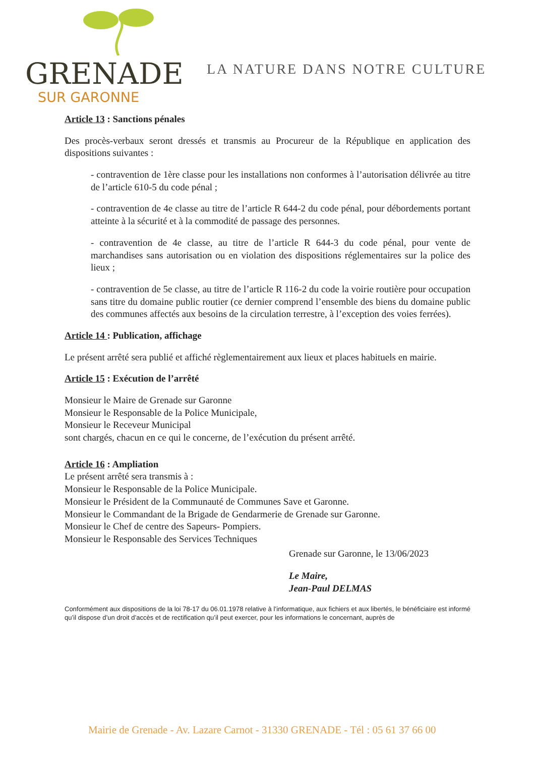GRENADE
SUR GARONNE
LA NATURE DANS NOTRE CULTURE
Article 13 : Sanctions pénales
Des procès-verbaux seront dressés et transmis au Procureur de la République en application des dispositions suivantes :
- contravention de 1ère classe pour les installations non conformes à l’autorisation délivrée au titre de l’article 610-5 du code pénal ;
- contravention de 4e classe au titre de l’article R 644-2 du code pénal, pour débordements portant atteinte à la sécurité et à la commodité de passage des personnes.
- contravention de 4e classe, au titre de l’article R 644-3 du code pénal, pour vente de marchandises sans autorisation ou en violation des dispositions réglementaires sur la police des lieux ;
- contravention de 5e classe, au titre de l’article R 116-2 du code la voirie routière pour occupation sans titre du domaine public routier (ce dernier comprend l’ensemble des biens du domaine public des communes affectés aux besoins de la circulation terrestre, à l’exception des voies ferrées).
Article 14 : Publication, affichage
Le présent arrêté sera publié et affiché règlementairement aux lieux et places habituels en mairie.
Article 15 : Exécution de l’arrêté
Monsieur le Maire de Grenade sur Garonne
Monsieur le Responsable de la Police Municipale,
Monsieur le Receveur Municipal
sont chargés, chacun en ce qui le concerne, de l’exécution du présent arrêté.
Article 16 : Ampliation
Le présent arrêté sera transmis à :
Monsieur le Responsable de la Police Municipale.
Monsieur le Président de la Communauté de Communes Save et Garonne.
Monsieur le Commandant de la Brigade de Gendarmerie de Grenade sur Garonne.
Monsieur le Chef de centre des Sapeurs- Pompiers.
Monsieur le Responsable des Services Techniques
Grenade sur Garonne, le 13/06/2023
Le Maire,
Jean-Paul DELMAS
Conformément aux dispositions de la loi 78-17 du 06.01.1978 relative à l’informatique, aux fichiers et aux libertés, le bénéficiaire est informé qu’il dispose d’un droit d’accès et de rectification qu’il peut exercer, pour les informations le concernant, auprès de
Mairie de Grenade - Av. Lazare Carnot - 31330 GRENADE - Tél : 05 61 37 66 00